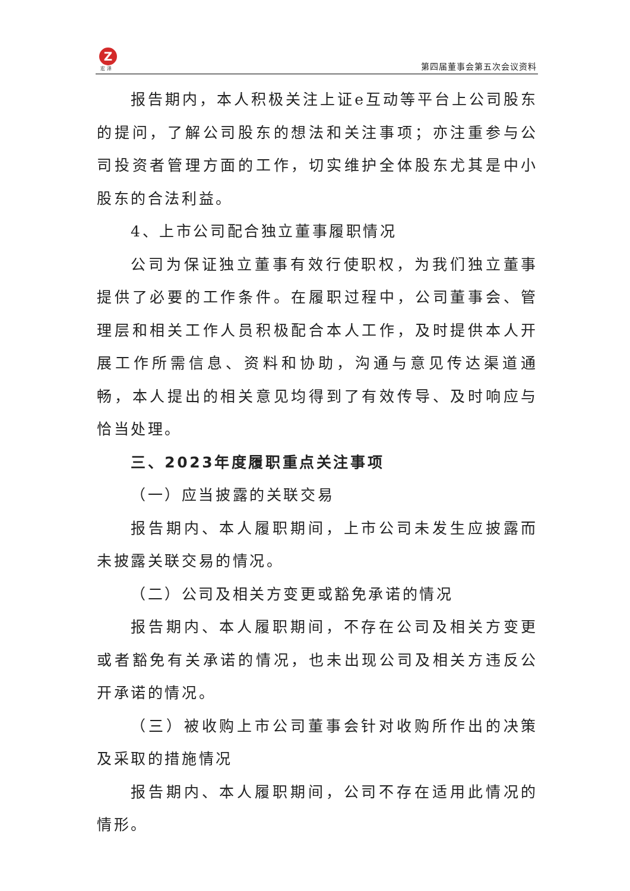Z
宏 泽 第四届董事会第五次会议资料
报告期内，本人积极关注上证e互动等平台上公司股东的提问，了解公司股东的想法和关注事项；亦注重参与公司投资者管理方面的工作，切实维护全体股东尤其是中小股东的合法利益。
4、上市公司配合独立董事履职情况
公司为保证独立董事有效行使职权，为我们独立董事提供了必要的工作条件。在履职过程中，公司董事会、管理层和相关工作人员积极配合本人工作，及时提供本人开展工作所需信息、资料和协助，沟通与意见传达渠道通畅，本人提出的相关意见均得到了有效传导、及时响应与恰当处理。
三、2023年度履职重点关注事项
（一）应当披露的关联交易
报告期内、本人履职期间，上市公司未发生应披露而未披露关联交易的情况。
（二）公司及相关方变更或豁免承诺的情况
报告期内、本人履职期间，不存在公司及相关方变更或者豁免有关承诺的情况，也未出现公司及相关方违反公开承诺的情况。
（三）被收购上市公司董事会针对收购所作出的决策及采取的措施情况
报告期内、本人履职期间，公司不存在适用此情况的情形。